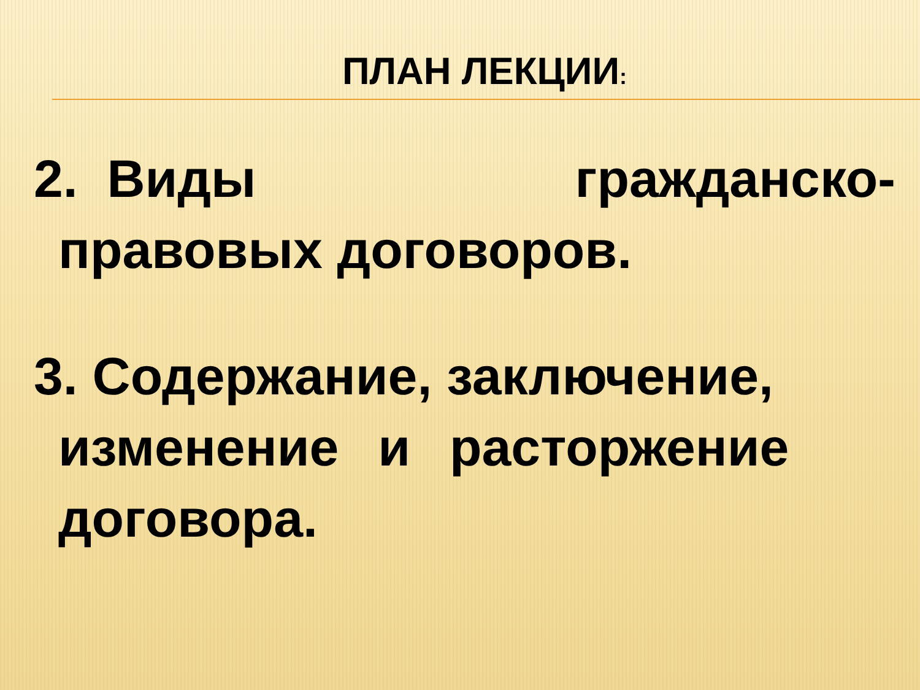ПЛАН ЛЕКЦИИ:
2. Виды гражданско-
правовых договоров.
3. Содержание, заключение,
изменение и расторжение
договора.